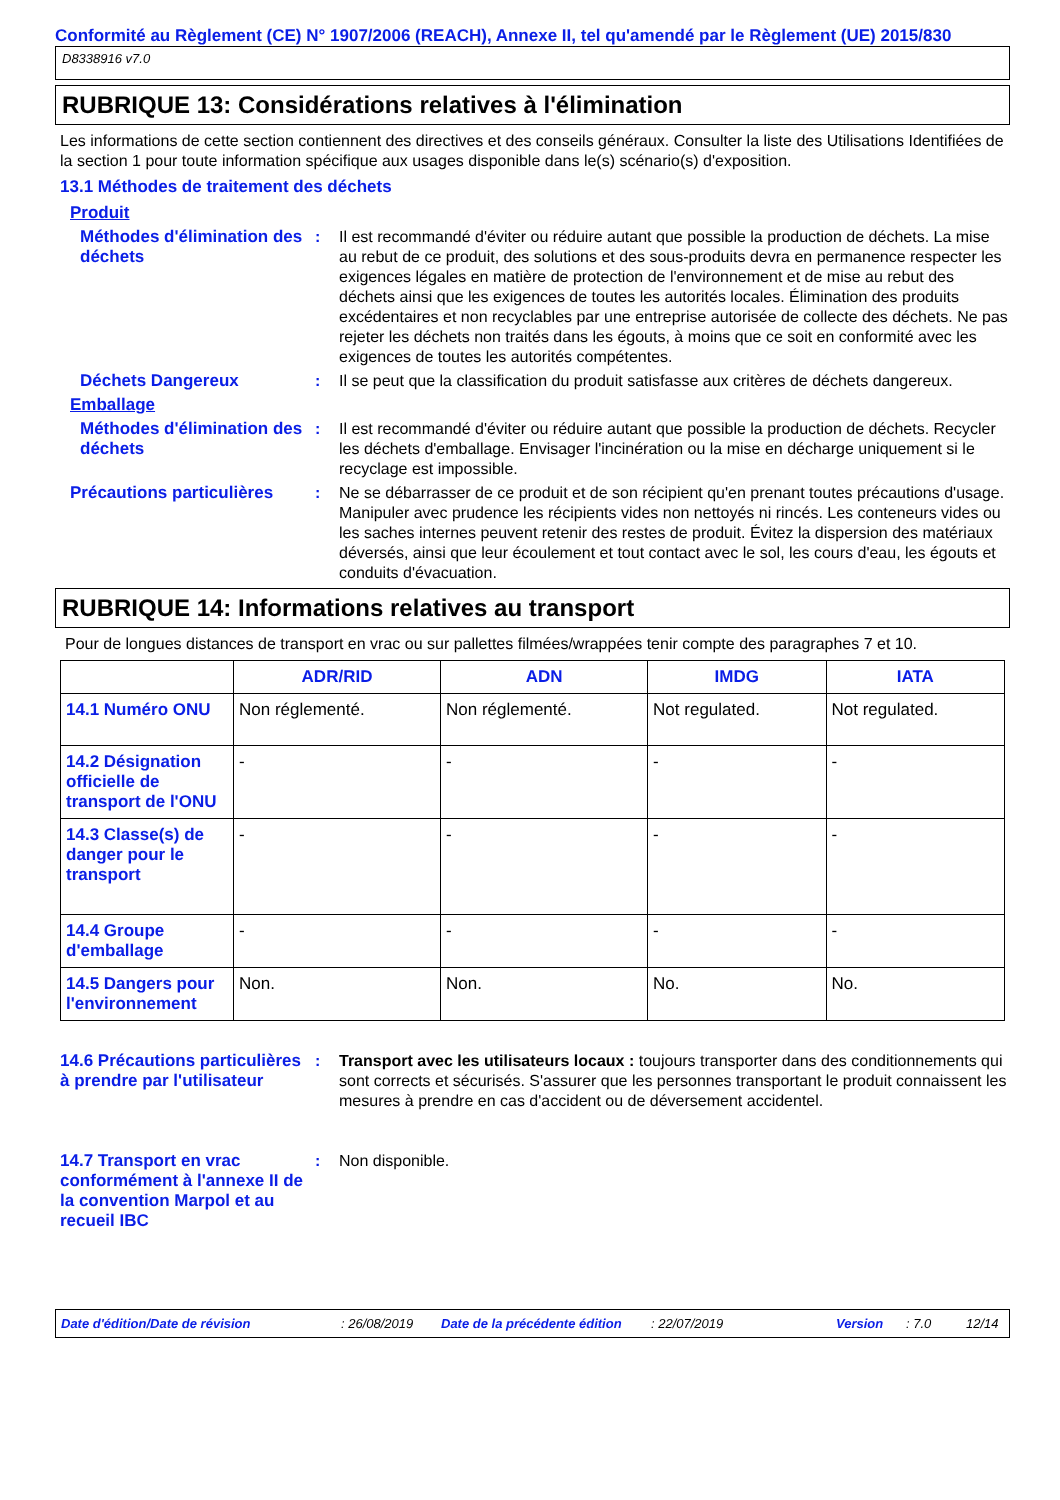Conformité au Règlement (CE) N° 1907/2006 (REACH), Annexe II, tel qu'amendé par le Règlement (UE) 2015/830
D8338916 v7.0
RUBRIQUE 13: Considérations relatives à l'élimination
Les informations de cette section contiennent des directives et des conseils généraux. Consulter la liste des Utilisations Identifiées de la section 1 pour toute information spécifique aux usages disponible dans le(s) scénario(s) d'exposition.
13.1 Méthodes de traitement des déchets
Produit
Méthodes d'élimination des déchets
: Il est recommandé d'éviter ou réduire autant que possible la production de déchets. La mise au rebut de ce produit, des solutions et des sous-produits devra en permanence respecter les exigences légales en matière de protection de l'environnement et de mise au rebut des déchets ainsi que les exigences de toutes les autorités locales. Élimination des produits excédentaires et non recyclables par une entreprise autorisée de collecte des déchets. Ne pas rejeter les déchets non traités dans les égouts, à moins que ce soit en conformité avec les exigences de toutes les autorités compétentes.
Déchets Dangereux : Il se peut que la classification du produit satisfasse aux critères de déchets dangereux.
Emballage
Méthodes d'élimination des déchets
: Il est recommandé d'éviter ou réduire autant que possible la production de déchets. Recycler les déchets d'emballage. Envisager l'incinération ou la mise en décharge uniquement si le recyclage est impossible.
Précautions particulières
: Ne se débarrasser de ce produit et de son récipient qu'en prenant toutes précautions d'usage. Manipuler avec prudence les récipients vides non nettoyés ni rincés. Les conteneurs vides ou les saches internes peuvent retenir des restes de produit. Évitez la dispersion des matériaux déversés, ainsi que leur écoulement et tout contact avec le sol, les cours d'eau, les égouts et conduits d'évacuation.
RUBRIQUE 14: Informations relatives au transport
Pour de longues distances de transport en vrac ou sur pallettes filmées/wrappées tenir compte des paragraphes 7 et 10.
| | ADR/RID | ADN | IMDG | IATA |
| --- | --- | --- | --- | --- |
| 14.1 Numéro ONU | Non réglementé. | Non réglementé. | Not regulated. | Not regulated. |
| 14.2 Désignation officielle de transport de l'ONU | - | - | - | - |
| 14.3 Classe(s) de danger pour le transport | - | - | - | - |
| 14.4 Groupe d'emballage | - | - | - | - |
| 14.5 Dangers pour l'environnement | Non. | Non. | No. | No. |
14.6 Précautions particulières à prendre par l'utilisateur
: Transport avec les utilisateurs locaux : toujours transporter dans des conditionnements qui sont corrects et sécurisés. S'assurer que les personnes transportant le produit connaissent les mesures à prendre en cas d'accident ou de déversement accidentel.
14.7 Transport en vrac conformément à l'annexe II de la convention Marpol et au recueil IBC
: Non disponible.
Date d'édition/Date de révision: 26/08/2019 Date de la précédente édition: 22/07/2019 Version: 7.0 12/14